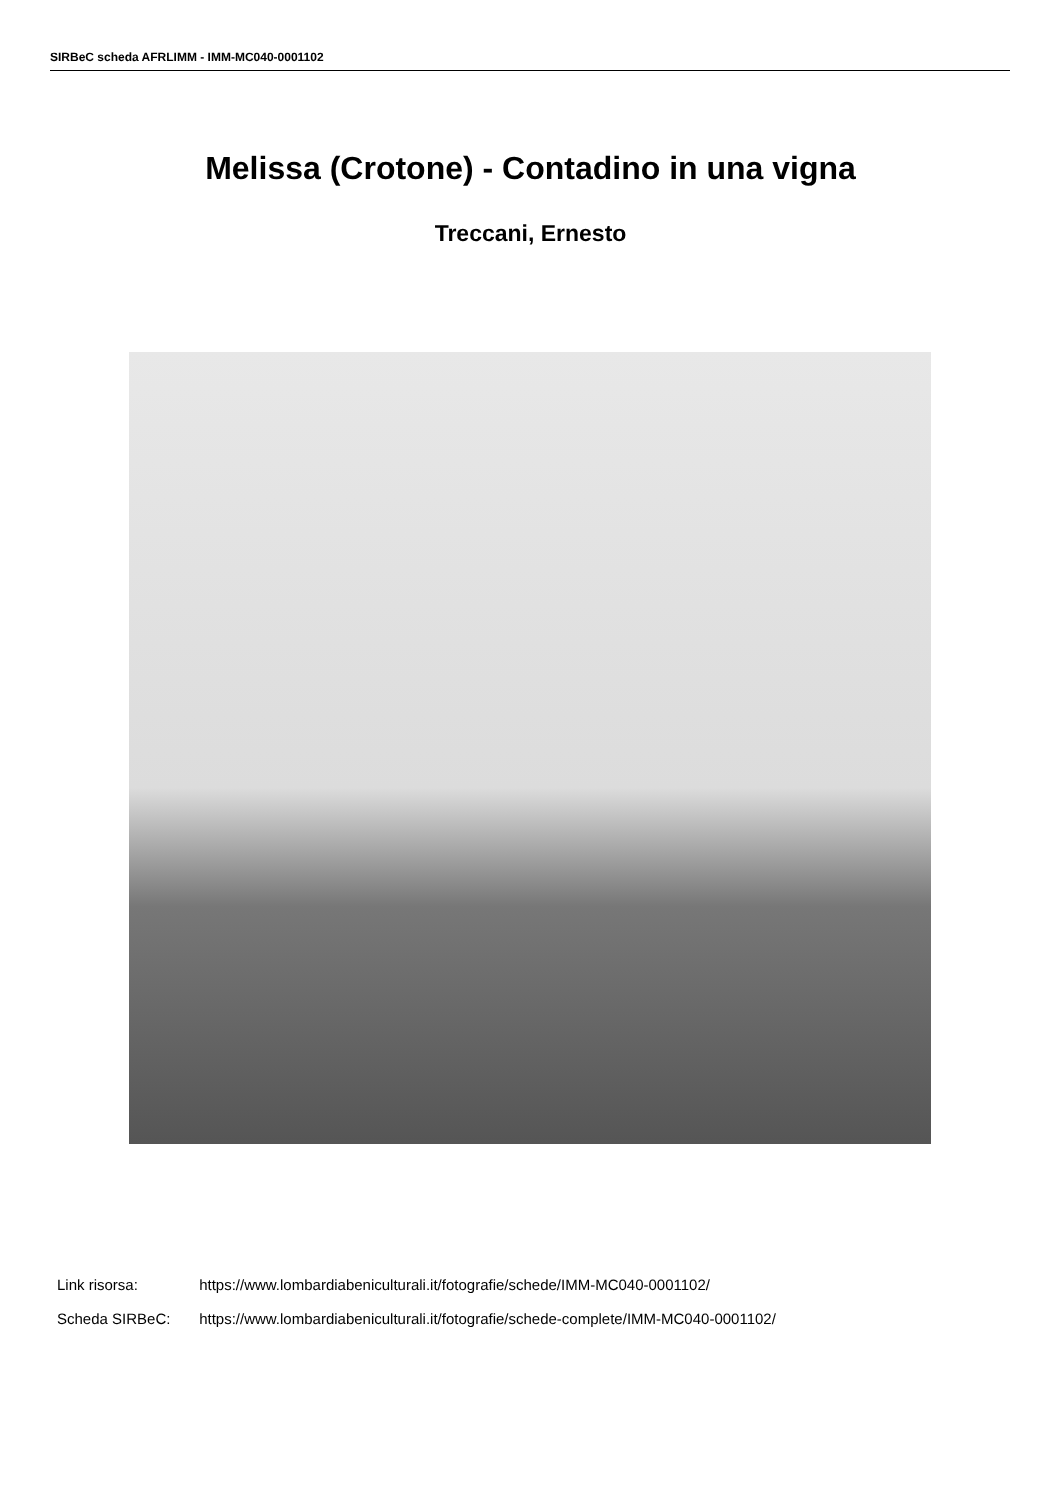SIRBeC scheda AFRLIMM - IMM-MC040-0001102
Melissa (Crotone) - Contadino in una vigna
Treccani, Ernesto
Link risorsa: https://www.lombardiabeniculturali.it/fotografie/schede/IMM-MC040-0001102/
Scheda SIRBeC: https://www.lombardiabeniculturali.it/fotografie/schede-complete/IMM-MC040-0001102/